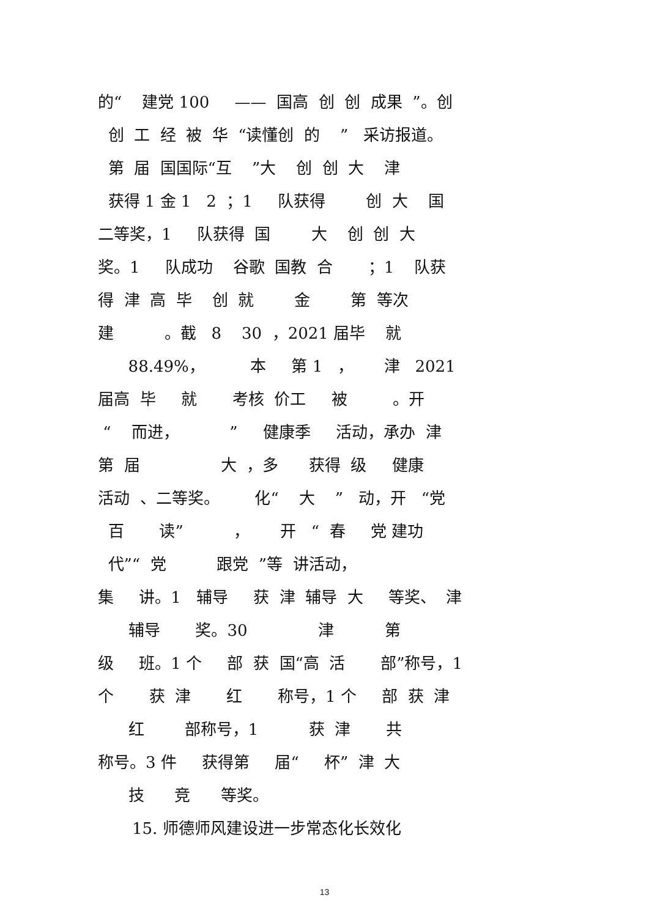的“ 建党 100 —— 国高 创 创 成果 ”。创
创 工 经 被 华 “读懂创 的 ” 采访报道。
第 届 国国际“互 ”大 创 创 大 津
获得 1 金 1 2 ；1 队获得 创 大 国
二等奖，1 队获得 国 大 创 创 大
奖。1 队成功 谷歌 国教 合 ；1 队获
得 津 高 毕 创 就 金 第 等次
建 。截 8 30 ，2021 届毕 就
88.49%， 本 第 1 ， 津 2021
届高 毕 就 考核 价工 被 。开
“ 而进， ” 健康季 活动，承办 津
第 届 大 ，多 获得 级 健康
活动 、二等奖。 化“ 大 ” 动，开 “党
百 读” ， 开 “ 春 党 建功
代”“ 党 跟党 ”等 讲活动，
集 讲。1 辅导 获 津 辅导 大 等奖、 津
辅导 奖。30 津 第
级 班。1 个 部 获 国“高 活 部”称号，1
个 获 津 红 称号，1 个 部 获 津
红 部称号，1 获 津 共
称号。3 件 获得第 届“ 杯” 津 大
技 竞 等奖。
15. 师德师风建设进一步常态化长效化
13